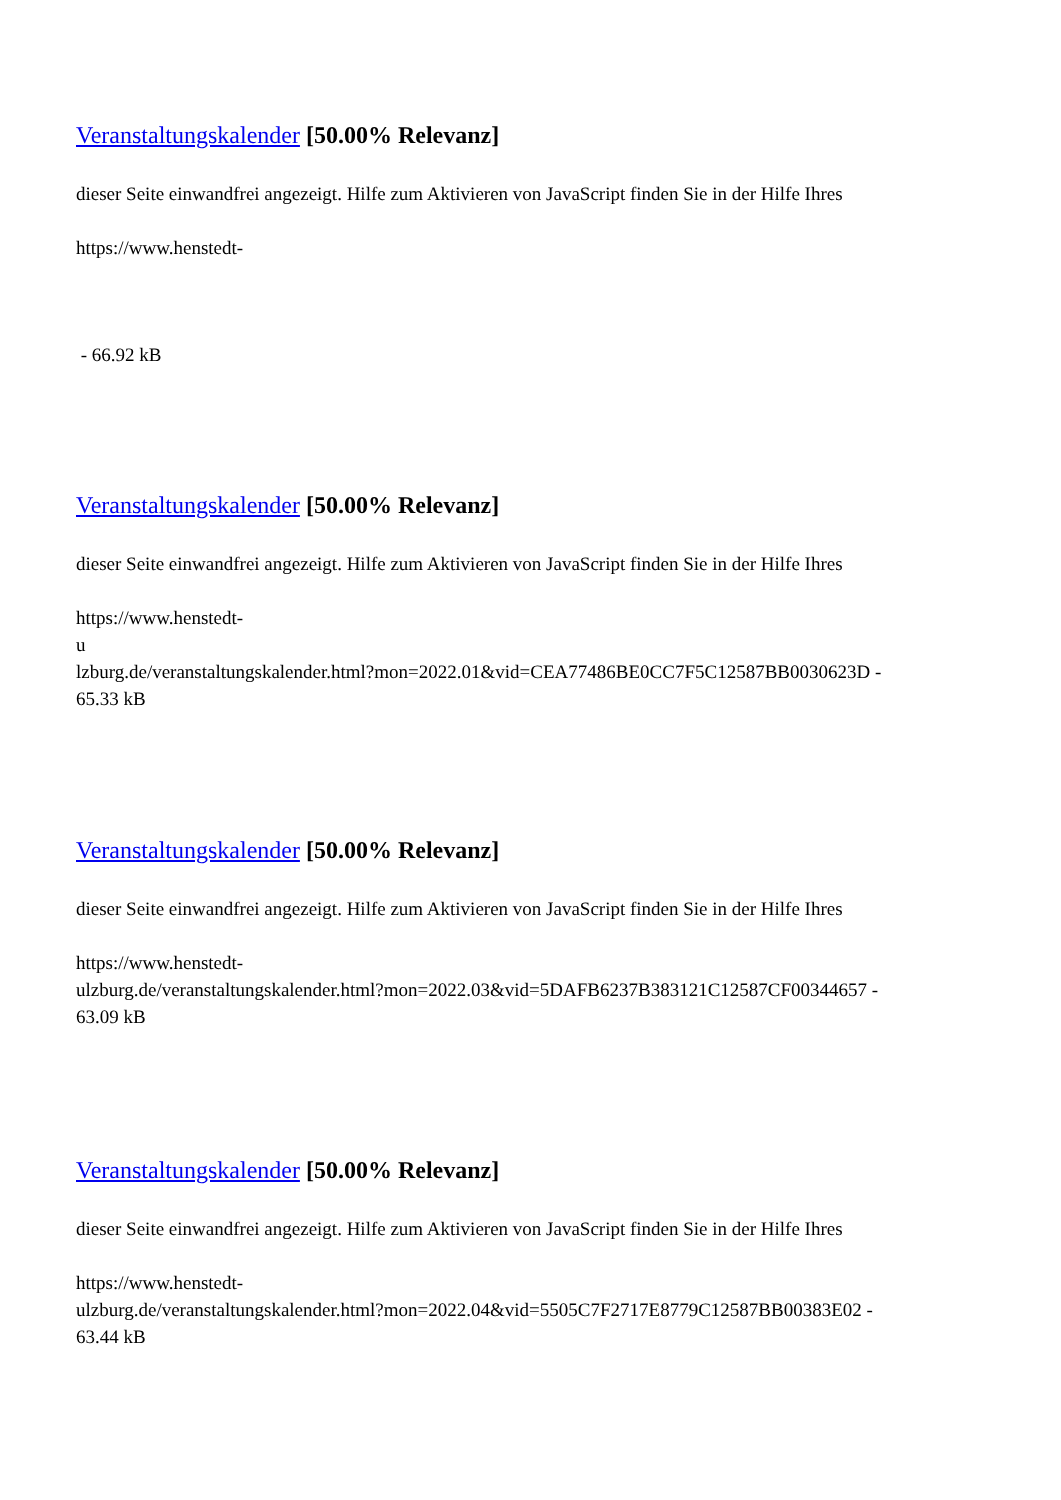Veranstaltungskalender [50.00% Relevanz]
dieser Seite einwandfrei angezeigt. Hilfe zum Aktivieren von JavaScript finden Sie in der Hilfe Ihres
https://www.henstedt-
- 66.92 kB
Veranstaltungskalender [50.00% Relevanz]
dieser Seite einwandfrei angezeigt. Hilfe zum Aktivieren von JavaScript finden Sie in der Hilfe Ihres
https://www.henstedt-
u
lzburg.de/veranstaltungskalender.html?mon=2022.01&vid=CEA77486BE0CC7F5C12587BB0030623D -
65.33 kB
Veranstaltungskalender [50.00% Relevanz]
dieser Seite einwandfrei angezeigt. Hilfe zum Aktivieren von JavaScript finden Sie in der Hilfe Ihres
https://www.henstedt-
ulzburg.de/veranstaltungskalender.html?mon=2022.03&vid=5DAFB6237B383121C12587CF00344657 -
63.09 kB
Veranstaltungskalender [50.00% Relevanz]
dieser Seite einwandfrei angezeigt. Hilfe zum Aktivieren von JavaScript finden Sie in der Hilfe Ihres
https://www.henstedt-
ulzburg.de/veranstaltungskalender.html?mon=2022.04&vid=5505C7F2717E8779C12587BB00383E02 -
63.44 kB